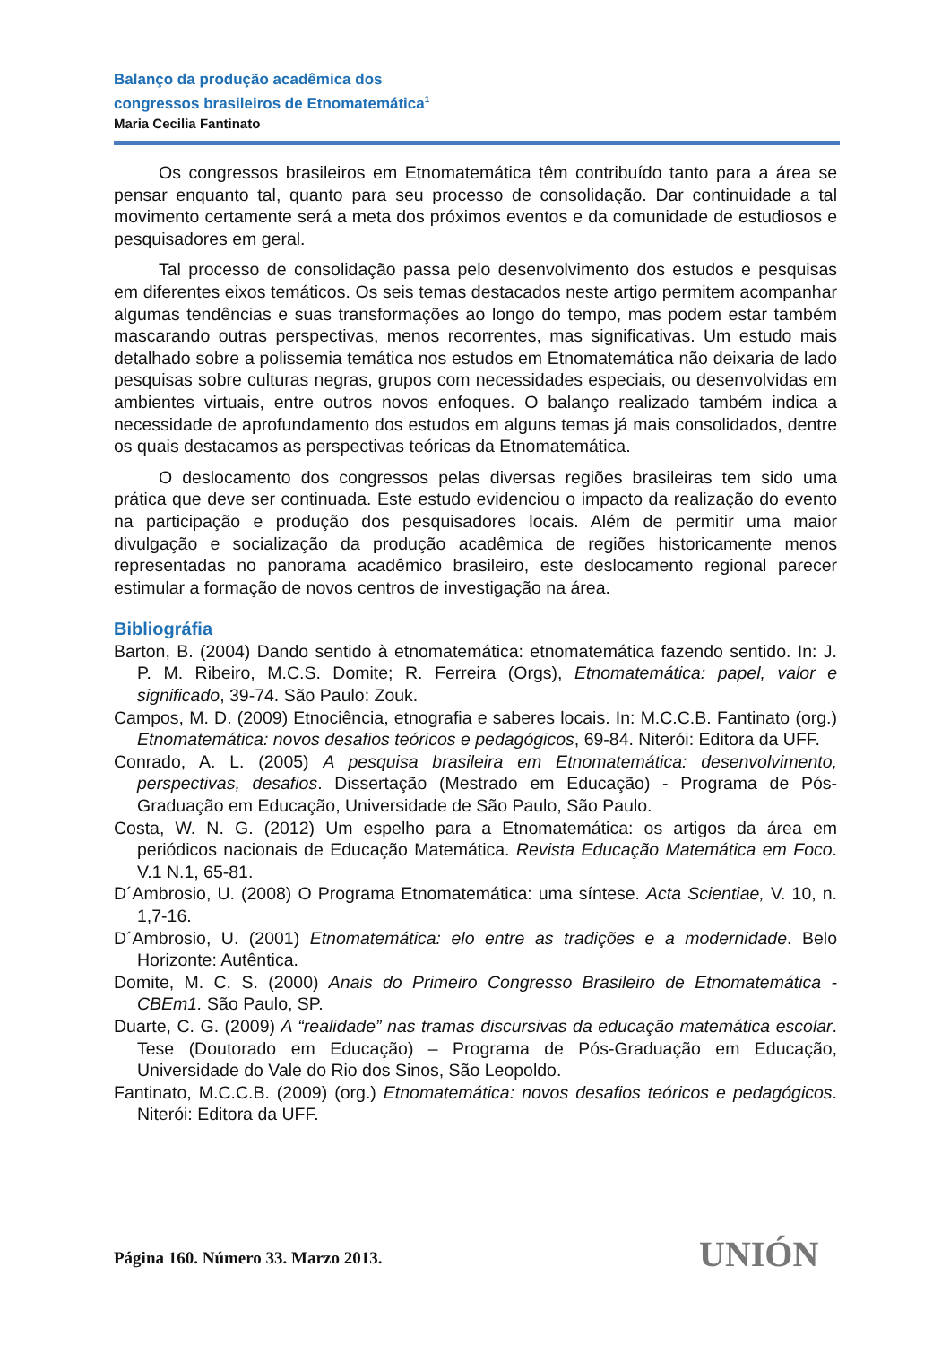Balanço da produção acadêmica dos
congressos brasileiros de Etnomatemática<sup>1</sup>
Maria Cecilia Fantinato
Os congressos brasileiros em Etnomatemática têm contribuído tanto para a área se pensar enquanto tal, quanto para seu processo de consolidação. Dar continuidade a tal movimento certamente será a meta dos próximos eventos e da comunidade de estudiosos e pesquisadores em geral.
Tal processo de consolidação passa pelo desenvolvimento dos estudos e pesquisas em diferentes eixos temáticos. Os seis temas destacados neste artigo permitem acompanhar algumas tendências e suas transformações ao longo do tempo, mas podem estar também mascarando outras perspectivas, menos recorrentes, mas significativas. Um estudo mais detalhado sobre a polissemia temática nos estudos em Etnomatemática não deixaria de lado pesquisas sobre culturas negras, grupos com necessidades especiais, ou desenvolvidas em ambientes virtuais, entre outros novos enfoques. O balanço realizado também indica a necessidade de aprofundamento dos estudos em alguns temas já mais consolidados, dentre os quais destacamos as perspectivas teóricas da Etnomatemática.
O deslocamento dos congressos pelas diversas regiões brasileiras tem sido uma prática que deve ser continuada. Este estudo evidenciou o impacto da realização do evento na participação e produção dos pesquisadores locais. Além de permitir uma maior divulgação e socialização da produção acadêmica de regiões historicamente menos representadas no panorama acadêmico brasileiro, este deslocamento regional parecer estimular a formação de novos centros de investigação na área.
Bibliográfia
Barton, B. (2004) Dando sentido à etnomatemática: etnomatemática fazendo sentido. In: J. P. M. Ribeiro, M.C.S. Domite; R. Ferreira (Orgs), Etnomatemática: papel, valor e significado, 39-74. São Paulo: Zouk.
Campos, M. D. (2009) Etnociência, etnografia e saberes locais. In: M.C.C.B. Fantinato (org.) Etnomatemática: novos desafios teóricos e pedagógicos, 69-84. Niterói: Editora da UFF.
Conrado, A. L. (2005) A pesquisa brasileira em Etnomatemática: desenvolvimento, perspectivas, desafios. Dissertação (Mestrado em Educação) - Programa de Pós-Graduação em Educação, Universidade de São Paulo, São Paulo.
Costa, W. N. G. (2012) Um espelho para a Etnomatemática: os artigos da área em periódicos nacionais de Educação Matemática. Revista Educação Matemática em Foco. V.1 N.1, 65-81.
D´Ambrosio, U. (2008) O Programa Etnomatemática: uma síntese. Acta Scientiae, V. 10, n. 1,7-16.
D´Ambrosio, U. (2001) Etnomatemática: elo entre as tradições e a modernidade. Belo Horizonte: Autêntica.
Domite, M. C. S. (2000) Anais do Primeiro Congresso Brasileiro de Etnomatemática - CBEm1. São Paulo, SP.
Duarte, C. G. (2009) A “realidade” nas tramas discursivas da educação matemática escolar. Tese (Doutorado em Educação) – Programa de Pós-Graduação em Educação, Universidade do Vale do Rio dos Sinos, São Leopoldo.
Fantinato, M.C.C.B. (2009) (org.) Etnomatemática: novos desafios teóricos e pedagógicos. Niterói: Editora da UFF.
Página 160. Número 33. Marzo 2013.
UNIÓN